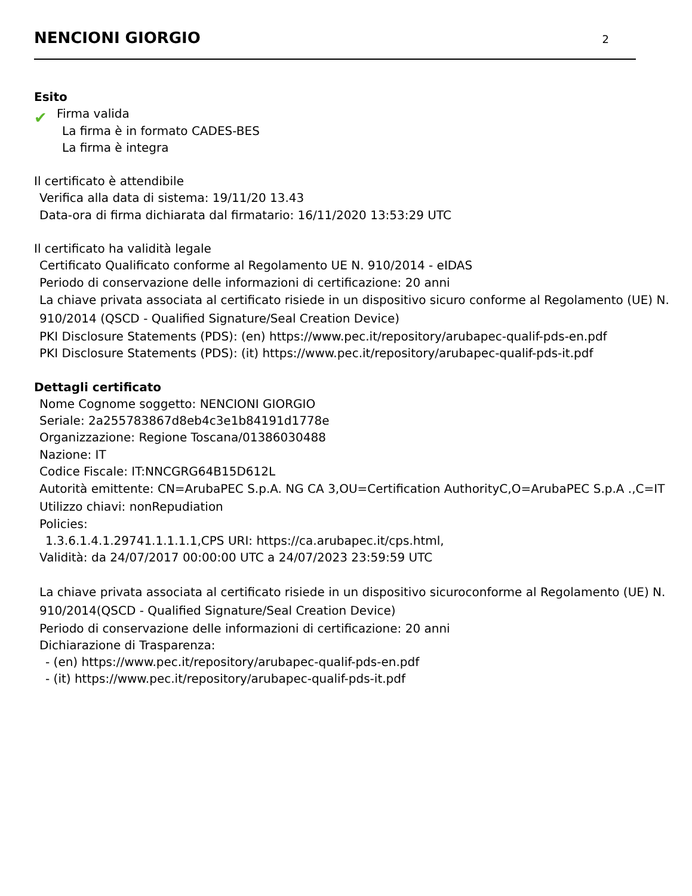NENCIONI GIORGIO
2
Esito
✔
Firma valida
La firma è in formato CADES-BES
La firma è integra
Il certificato è attendibile
Verifica alla data di sistema: 19/11/20 13.43
Data-ora di firma dichiarata dal firmatario: 16/11/2020 13:53:29 UTC
Il certificato ha validità legale
Certificato Qualificato conforme al Regolamento UE N. 910/2014 - eIDAS
Periodo di conservazione delle informazioni di certificazione: 20 anni
La chiave privata associata al certificato risiede in un dispositivo sicuro conforme al Regolamento (UE) N. 910/2014 (QSCD - Qualified Signature/Seal Creation Device)
PKI Disclosure Statements (PDS): (en) https://www.pec.it/repository/arubapec-qualif-pds-en.pdf
PKI Disclosure Statements (PDS): (it) https://www.pec.it/repository/arubapec-qualif-pds-it.pdf
Dettagli certificato
Nome Cognome soggetto: NENCIONI GIORGIO
Seriale: 2a255783867d8eb4c3e1b84191d1778e
Organizzazione: Regione Toscana/01386030488
Nazione: IT
Codice Fiscale: IT:NNCGRG64B15D612L
Autorità emittente: CN=ArubaPEC S.p.A. NG CA 3,OU=Certification AuthorityC,O=ArubaPEC S.p.A .,C=IT
Utilizzo chiavi: nonRepudiation
Policies:
1.3.6.1.4.1.29741.1.1.1.1,CPS URI: https://ca.arubapec.it/cps.html,
Validità: da 24/07/2017 00:00:00 UTC a 24/07/2023 23:59:59 UTC
La chiave privata associata al certificato risiede in un dispositivo sicuroconforme al Regolamento (UE) N. 910/2014(QSCD - Qualified Signature/Seal Creation Device)
Periodo di conservazione delle informazioni di certificazione: 20 anni
Dichiarazione di Trasparenza:
- (en) https://www.pec.it/repository/arubapec-qualif-pds-en.pdf
- (it) https://www.pec.it/repository/arubapec-qualif-pds-it.pdf